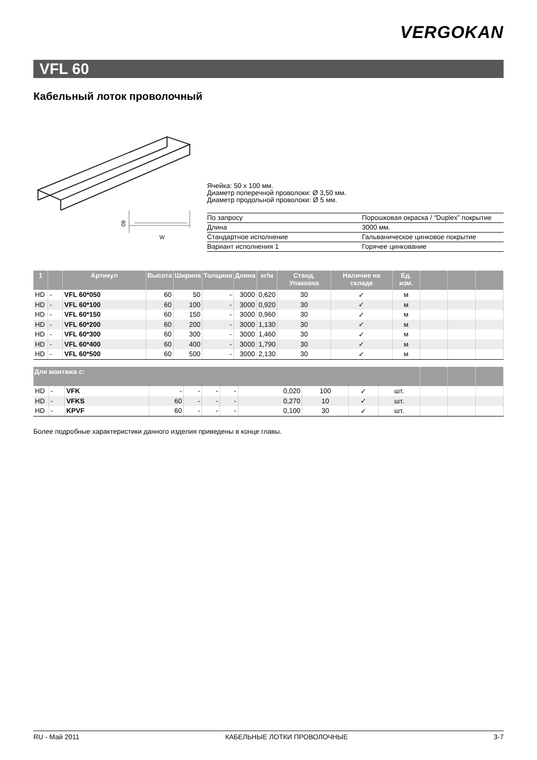VERGOKAN
VFL 60
Кабельный лоток проволочный
60
W
Ячейка: 50 x 100 мм.
Диаметр поперечной проволоки: Ø 3,50 мм.
Диаметр продольной проволоки: Ø 5 мм.
| По запросу | Порошковая окраска / “Duplex” покрытие |
| Длина | 3000 мм. |
| Стандартное исполнение | Гальваническое цинковое покрытие |
| Вариант исполнения 1 | Горячее цинкование |
| 1 | | Артикул | Высота | Ширина | Толщина | Длина | кг/м | Станд. Упаковка | Наличие на складе | Ед. изм. | | | |
| --- | --- | --- | --- | --- | --- | --- | --- | --- | --- | --- | --- | --- | --- |
| HD | - | VFL 60*050 | 60 | 50 | - | 3000 | 0,620 | 30 | ✓ | м | | | |
| HD | - | VFL 60*100 | 60 | 100 | - | 3000 | 0,920 | 30 | ✓ | м | | | |
| HD | - | VFL 60*150 | 60 | 150 | - | 3000 | 0,960 | 30 | ✓ | м | | | |
| HD | - | VFL 60*200 | 60 | 200 | - | 3000 | 1,130 | 30 | ✓ | м | | | |
| HD | - | VFL 60*300 | 60 | 300 | - | 3000 | 1,460 | 30 | ✓ | м | | | |
| HD | - | VFL 60*400 | 60 | 400 | - | 3000 | 1,790 | 30 | ✓ | м | | | |
| HD | - | VFL 60*500 | 60 | 500 | - | 3000 | 2,130 | 30 | ✓ | м | | | |
| Для монтажа с: | | | | | | | | | | | | | |
| --- | --- | --- | --- | --- | --- | --- | --- | --- | --- | --- | --- | --- | --- |
| HD | - | VFK | - | - | - | - | 0,020 | 100 | ✓ | шт. | | | |
| HD | - | VFKS | 60 | - | - | - | 0,270 | 10 | ✓ | шт. | | | |
| HD | - | KPVF | 60 | - | - | - | 0,100 | 30 | ✓ | шт. | | | |
Более подробные характеристики данного изделия приведены в конце главы.
RU - Май 2011 КАБЕЛЬНЫЕ ЛОТКИ ПРОВОЛОЧНЫЕ 3-7